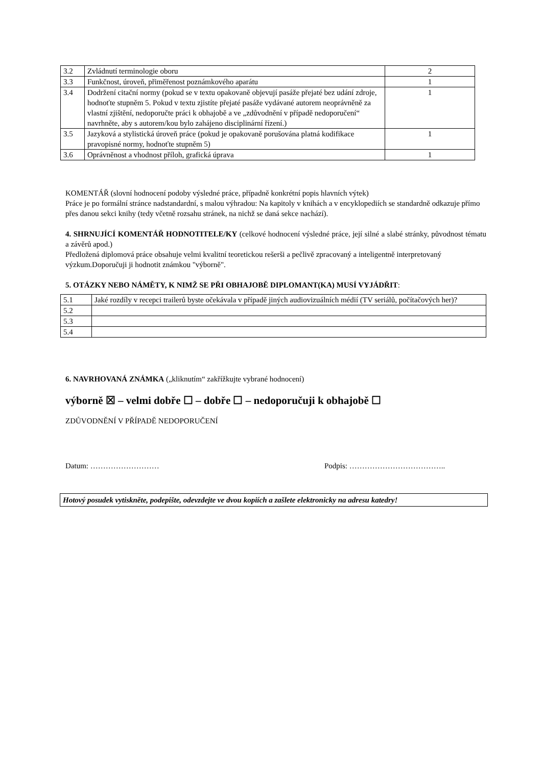| 3.2 | Zvládnutí terminologie oboru | 2 |
| 3.3 | Funkčnost, úroveň, přiměřenost poznámkového aparátu | 1 |
| 3.4 | Dodržení citační normy (pokud se v textu opakovaně objevují pasáže přejaté bez udání zdroje, hodnoťte stupněm 5. Pokud v textu zjistíte přejaté pasáže vydávané autorem neoprávněně za vlastní zjištění, nedoporučte práci k obhajobě a ve „zdůvodnění v případě nedoporučení“ navrhněte, aby s autorem/kou bylo zahájeno disciplinární řízení.) | 1 |
| 3.5 | Jazyková a stylistická úroveň práce (pokud je opakovaně porušována platná kodifikace pravopisné normy, hodnoťte stupněm 5) | 1 |
| 3.6 | Oprávněnost a vhodnost příloh, grafická úprava | 1 |
KOMENTÁŘ (slovní hodnocení podoby výsledné práce, případně konkrétní popis hlavních výtek)
Práce je po formální stránce nadstandardní, s malou výhradou: Na kapitoly v knihách a v encyklopediích se standardně odkazuje přímo přes danou sekci knihy (tedy včetně rozsahu stránek, na nichž se daná sekce nachází).
4. SHRNUJÍCÍ KOMENTÁŘ HODNOTITELE/KY (celkové hodnocení výsledné práce, její silné a slabé stránky, původnost tématu a závěrů apod.)
Předložená diplomová práce obsahuje velmi kvalitní teoretickou rešerši a pečlivě zpracovaný a inteligentně interpretovaný výzkum.Doporučuji ji hodnotit známkou "výborně".
5. OTÁZKY NEBO NÁMĚTY, K NIMŽ SE PŘI OBHAJOBĚ DIPLOMANT(KA) MUSÍ VYJÁDŘIT:
| 5.1 | Jaké rozdíly v recepci trailerů byste očekávala v případě jiných audiovizuálních médií (TV seriálů, počítačových her)? |
| 5.2 | |
| 5.3 | |
| 5.4 | |
6. NAVRHOVANÁ ZNÁMKA („kliknutím“ zakřížkujte vybrané hodnocení)
výborně ☒ – velmi dobře ☐ – dobře ☐ – nedoporučuji k obhajobě ☐
ZDŮVODNĚNÍ V PŘÍPADĚ NEDOPORUČENÍ
Datum: ……………………… Podpis: ………………………………..
Hotový posudek vytiskněte, podepište, odevzdejte ve dvou kopiích a zašlete elektronicky na adresu katedry!